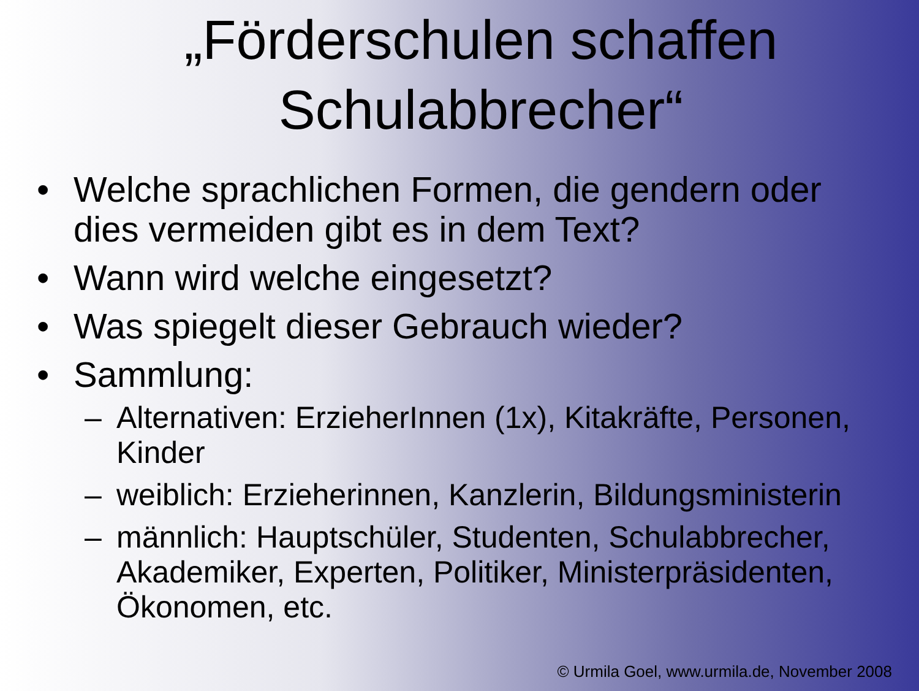„Förderschulen schaffen
Schulabbrecher“
• Welche sprachlichen Formen, die gendern oder dies vermeiden gibt es in dem Text?
• Wann wird welche eingesetzt?
• Was spiegelt dieser Gebrauch wieder?
• Sammlung:
– Alternativen: ErzieherInnen (1x), Kitakräfte, Personen, Kinder
– weiblich: Erzieherinnen, Kanzlerin, Bildungsministerin
– männlich: Hauptschüler, Studenten, Schulabbrecher, Akademiker, Experten, Politiker, Ministerpräsidenten, Ökonomen, etc.
© Urmila Goel, www.urmila.de, November 2008